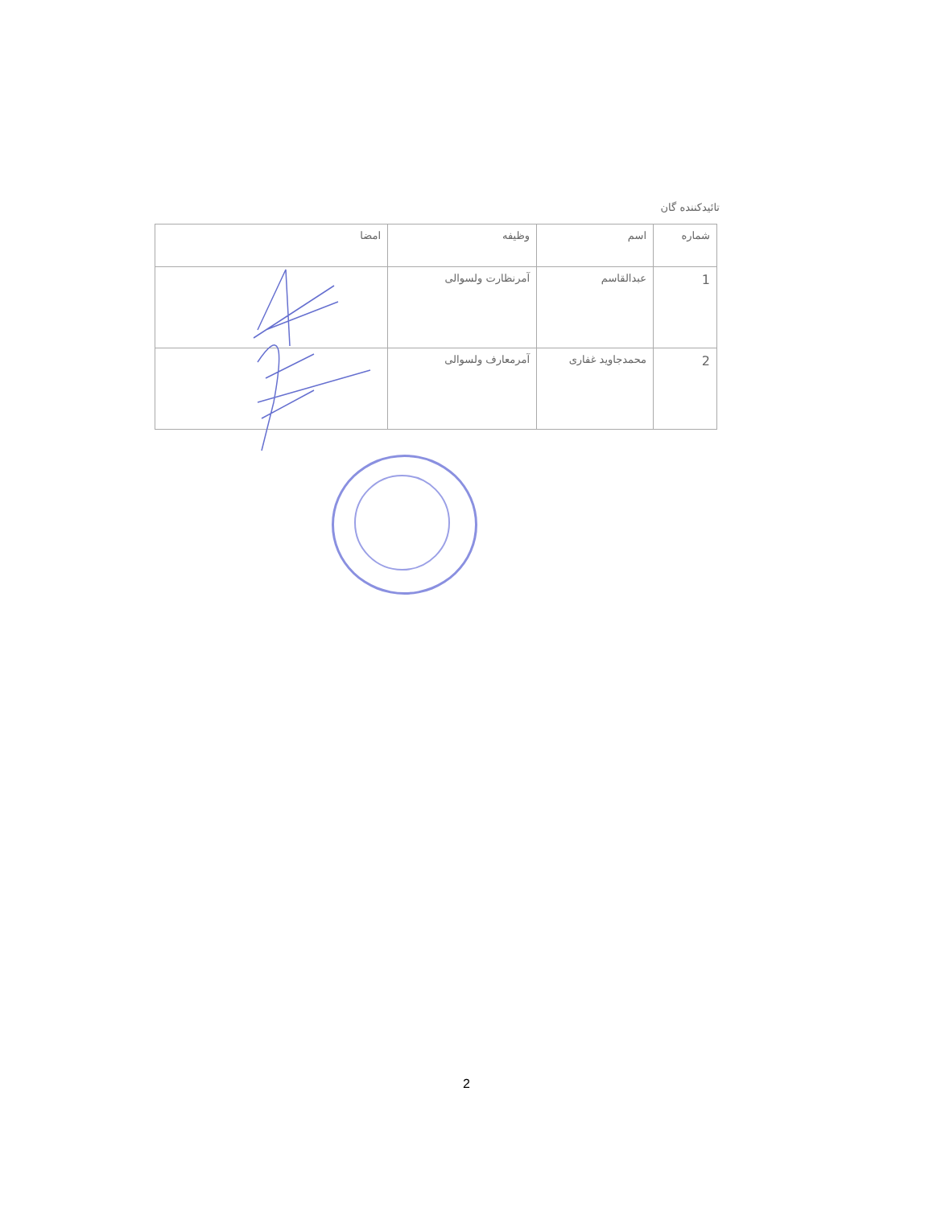تائیدکننده گان
| شماره | اسم | وظیفه | امضا |
| --- | --- | --- | --- |
| 1 | عبدالقاسم | آمرنظارت ولسوالی | |
| 2 | محمدجاوید غفاری | آمرمعارف ولسوالی | |
2